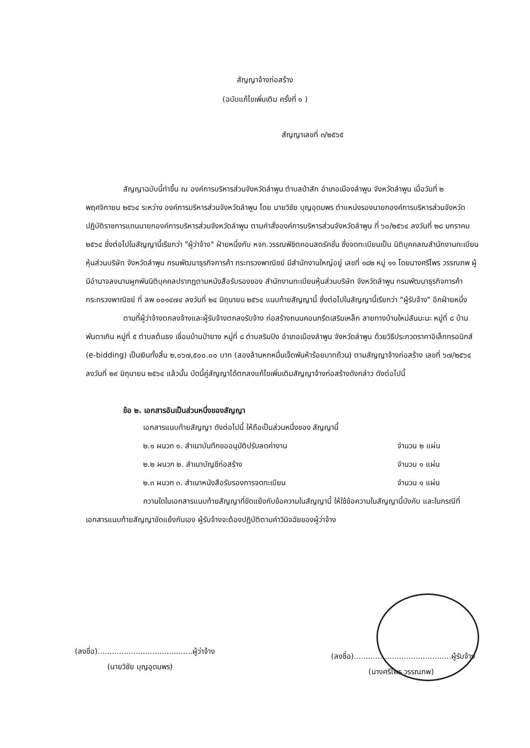สัญญาจ้างก่อสร้าง
(ฉบับแก้ไขเพิ่มเติม ครั้งที่ ๑ )
สัญญาเลขที่ ๓/๒๕๖๕
สัญญาฉบับนี้ทำขึ้น ณ องค์การบริหารส่วนจังหวัดลำพูน ตำบลป่าสัก อำเภอเมืองลำพูน จังหวัดลำพูน เมื่อวันที่ ๒ พฤศจิกายน ๒๕๖๔ ระหว่าง องค์การบริหารส่วนจังหวัดลำพูน โดย นายวิชัย บุญอุดมพร ตำแหน่งรองนายกองค์การบริหารส่วนจังหวัด ปฏิบัติราชการแทนนายกองค์การบริหารส่วนจังหวัดลำพูน ตามคำสั่งองค์การบริหารส่วนจังหวัดลำพูน ที่ ๖๐/๒๕๖๔ ลงวันที่ ๒๘ มกราคม ๒๕๖๔ ซึ่งต่อไปในสัญญานี้เรียกว่า "ผู้ว่าจ้าง" ฝ่ายหนึ่งกับ หจก.วรรณพิชิตคอนสตรัคชั่น ซึ่งจดทะเบียนเป็น นิติบุคคลณสำนักงานทะเบียนหุ้นส่วนบริษัท จังหวัดลำพูน กรมพัฒนาธุรกิจการค้า กระทรวงพาณิชย์ มีสำนักงานใหญ่อยู่ เลขที่ ๑๘๒ หมู่ ๑๑ โดยนางศรีไพร วรรณภพ ผู้มีอำนาจลงนามผูกพันนิติบุคคลปรากฏตามหนังสือรับรองของ สำนักงานทะเบียนหุ้นส่วนบริษัท จังหวัดลำพูน กรมพัฒนาธุรกิจการค้า กระทรวงพาณิชย์ ที่ ลพ ๐๐๑๔๗๔ ลงวันที่ ๒๔ มิถุนายน ๒๕๖๔ แนบท้ายสัญญานี้ ซึ่งต่อไปในสัญญานี้เรียกว่า "ผู้รับจ้าง" อีกฝ่ายหนึ่ง
ตามที่ผู้ว่าจ้างตกลงจ้างและผู้รับจ้างตกลงรับจ้าง ก่อสร้างถนนคอนกรีตเสริมเหล็ก สายทางบ้านใหม่สันมะนะ หมู่ที่ ๘ บ้านพันตาเกิน หมู่ที่ ๕ ตำบลต้นธง เชื่อมบ้านป่ายาง หมู่ที่ ๘ ตำบลริมปิง อำเภอเมืองลำพูน จังหวัดลำพูน ด้วยวิธีประกวดราคาอิเล็กทรอนิกส์ (e-bidding) เป็นเงินทั้งสิ้น ๒,๐๖๗,๕๐๐.๐๐ บาท (สองล้านหกหมื่นเจ็ดพันห้าร้อยบาทถ้วน) ตามสัญญาจ้างก่อสร้าง เลขที่ ๖๗/๒๕๖๔ ลงวันที่ ๒๙ มิถุนายน ๒๕๖๔ แล้วนั้น บัดนี้คู่สัญญาได้ตกลงแก้ไขเพิ่มเติมสัญญาจ้างก่อสร้างดังกล่าว ดังต่อไปนี้
ข้อ ๒. เอกสารอันเป็นส่วนหนึ่งของสัญญา
เอกสารแนบท้ายสัญญา ดังต่อไปนี้ ให้ถือเป็นส่วนหนึ่งของ สัญญานี้
๒.๑ ผนวก ๑. สำเนาบันทึกขออนุมัติปรับลดค่างาน จำนวน ๒ แผ่น
๒.๒ ผนวก ๒. สำเนาบัญชีก่อสร้าง จำนวน ๑ แผ่น
๒.๓ ผนวก ๓. สำเนาหนังสือรับรองการจดทะเบียน จำนวน ๑ แผ่น
ความใดในเอกสารแนบท้ายสัญญาที่ขัดแย้งกับข้อความในสัญญานี้ ให้ใช้ข้อความในสัญญานี้บังคับ และในกรณีที่เอกสารแนบท้ายสัญญาขัดแย้งกันเอง ผู้รับจ้างจะต้องปฏิบัติตามคำวินิจฉัยของผู้ว่าจ้าง
(ลงชื่อ)........................................ผู้ว่าจ้าง
(นายวิชัย บุญอุดมพร)
(ลงชื่อ).........................................ผู้รับจ้าง
(นางศรีไพร วรรณภพ)